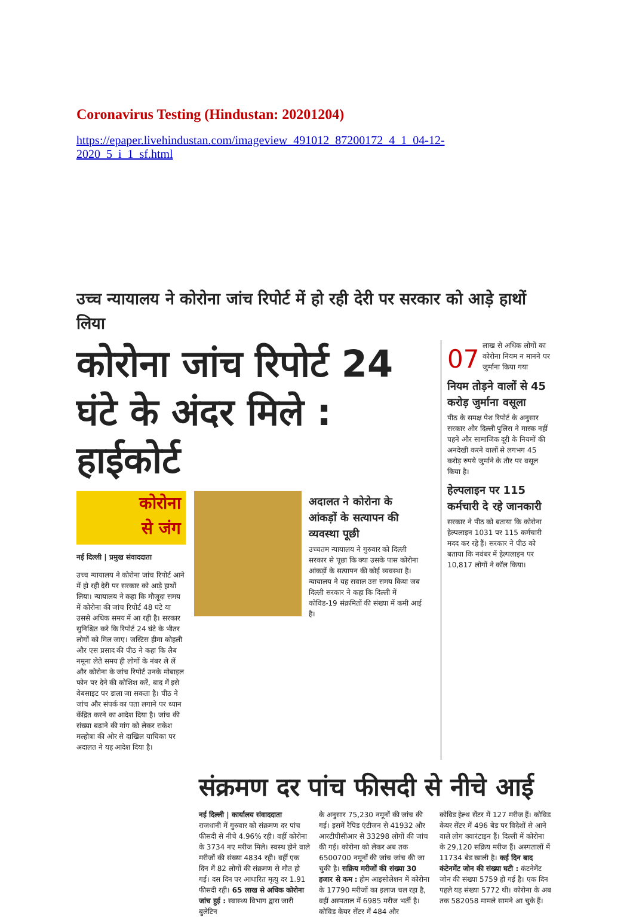Coronavirus Testing (Hindustan: 20201204)
https://epaper.livehindustan.com/imageview_491012_87200172_4_1_04-12-
2020_5_i_1_sf.html
उच्च न्यायालय ने कोरोना जांच रिपोर्ट में हो रही देरी पर सरकार को आड़े हाथों लिया
कोरोना जांच रिपोर्ट 24 घंटे के अंदर मिले : हाईकोर्ट
कोरोना
से जंग
नई दिल्ली | प्रमुख संवाददाता
उच्च न्यायालय ने कोरोना जांच रिपोर्ट आने में हो रही देरी पर सरकार को आड़े हाथों लिया। न्यायालय ने कहा कि मौजूदा समय में कोरोना की जांच रिपोर्ट 48 घंटे या उससे अधिक समय में आ रही है। सरकार सुनिश्चित करे कि रिपोर्ट 24 घंटे के भीतर लोगों को मिल जाए। जस्टिस हीमा कोहली और एस प्रसाद की पीठ ने कहा कि लैब नमूना लेते समय ही लोगों के नंबर ले लें और कोरोना के जांच रिपोर्ट उनके मोबाइल फोन पर देने की कोशिश करें, बाद में इसे वेबसाइट पर डाला जा सकता है। पीठ ने जांच और संपर्क का पता लगाने पर ध्यान केंद्रित करने का आदेश दिया है। जांच की संख्या बढ़ाने की मांग को लेकर राकेश मल्होत्रा की ओर से दाखिल याचिका पर अदालत ने यह आदेश दिया है।
अदालत ने कोरोना के आंकड़ों के सत्यापन की व्यवस्था पूछी
उच्चतम न्यायालय ने गुरुवार को दिल्ली सरकार से पूछा कि क्या उसके पास कोरोना आंकड़ों के सत्यापन की कोई व्यवस्था है। न्यायालय ने यह सवाल उस समय किया जब दिल्ली सरकार ने कहा कि दिल्ली में कोविड-19 संक्रमितों की संख्या में कमी आई है।
07 लाख से अधिक लोगों का कोरोना नियम न मानने पर जुर्माना किया गया
नियम तोड़ने वालों से 45 करोड़ जुर्माना वसूला
पीठ के समक्ष पेश रिपोर्ट के अनुसार सरकार और दिल्ली पुलिस ने मास्क नहीं पहने और सामाजिक दूरी के नियमों की अनदेखी करने वालों से लगभग 45 करोड़ रुपये जुर्माने के तौर पर वसूल किया है।
हेल्पलाइन पर 115 कर्मचारी दे रहे जानकारी
सरकार ने पीठ को बताया कि कोरोना हेल्पलाइन 1031 पर 115 कर्मचारी मदद कर रहे हैं। सरकार ने पीठ को बताया कि नवंबर में हेल्पलाइन पर 10,817 लोगों ने कॉल किया।
संक्रमण दर पांच फीसदी से नीचे आई
नई दिल्ली | कार्यालय संवाददाता
राजधानी में गुरुवार को संक्रमण दर पांच फीसदी से नीचे 4.96% रही। वहीं कोरोना के 3734 नए मरीज मिले। स्वस्थ होने वाले मरीजों की संख्या 4834 रही। वहीं एक दिन में 82 लोगों की संक्रमण से मौत हो गई। दस दिन पर आधारित मृत्यु दर 1.91 फीसदी रही। 65 लाख से अधिक कोरोना जांच हुई : स्वास्थ्य विभाग द्वारा जारी बुलेटिन
के अनुसार 75,230 नमूनों की जांच की गई। इसमें रैपिड एंटीजन से 41932 और आरटीपीसीआर से 33298 लोगों की जांच की गई। कोरोना को लेकर अब तक 6500700 नमूनों की जांच जांच की जा चुकी है। सक्रिय मरीजों की संख्या 30 हजार से कम : होम आइसोलेशन में कोरोना के 17790 मरीजों का इलाज चल रहा है, वहीं अस्पताल में 6985 मरीज भर्ती है। कोविड केयर सेंटर में 484 और
कोविड हेल्थ सेंटर में 127 मरीज हैं। कोविड केयर सेंटर में 496 बेड पर विदेशों से आने वाले लोग क्वारंटाइन हैं। दिल्ली में कोरोना के 29,120 सक्रिय मरीज हैं। अस्पतालों में 11734 बेड खाली है। कई दिन बाद कंटेनमेंट जोन की संख्या घटी : कंटनेमेंट जोन की संख्या 5759 हो गई है। एक दिन पहले यह संख्या 5772 थी। कोरोना के अब तक 582058 मामले सामने आ चुके हैं।